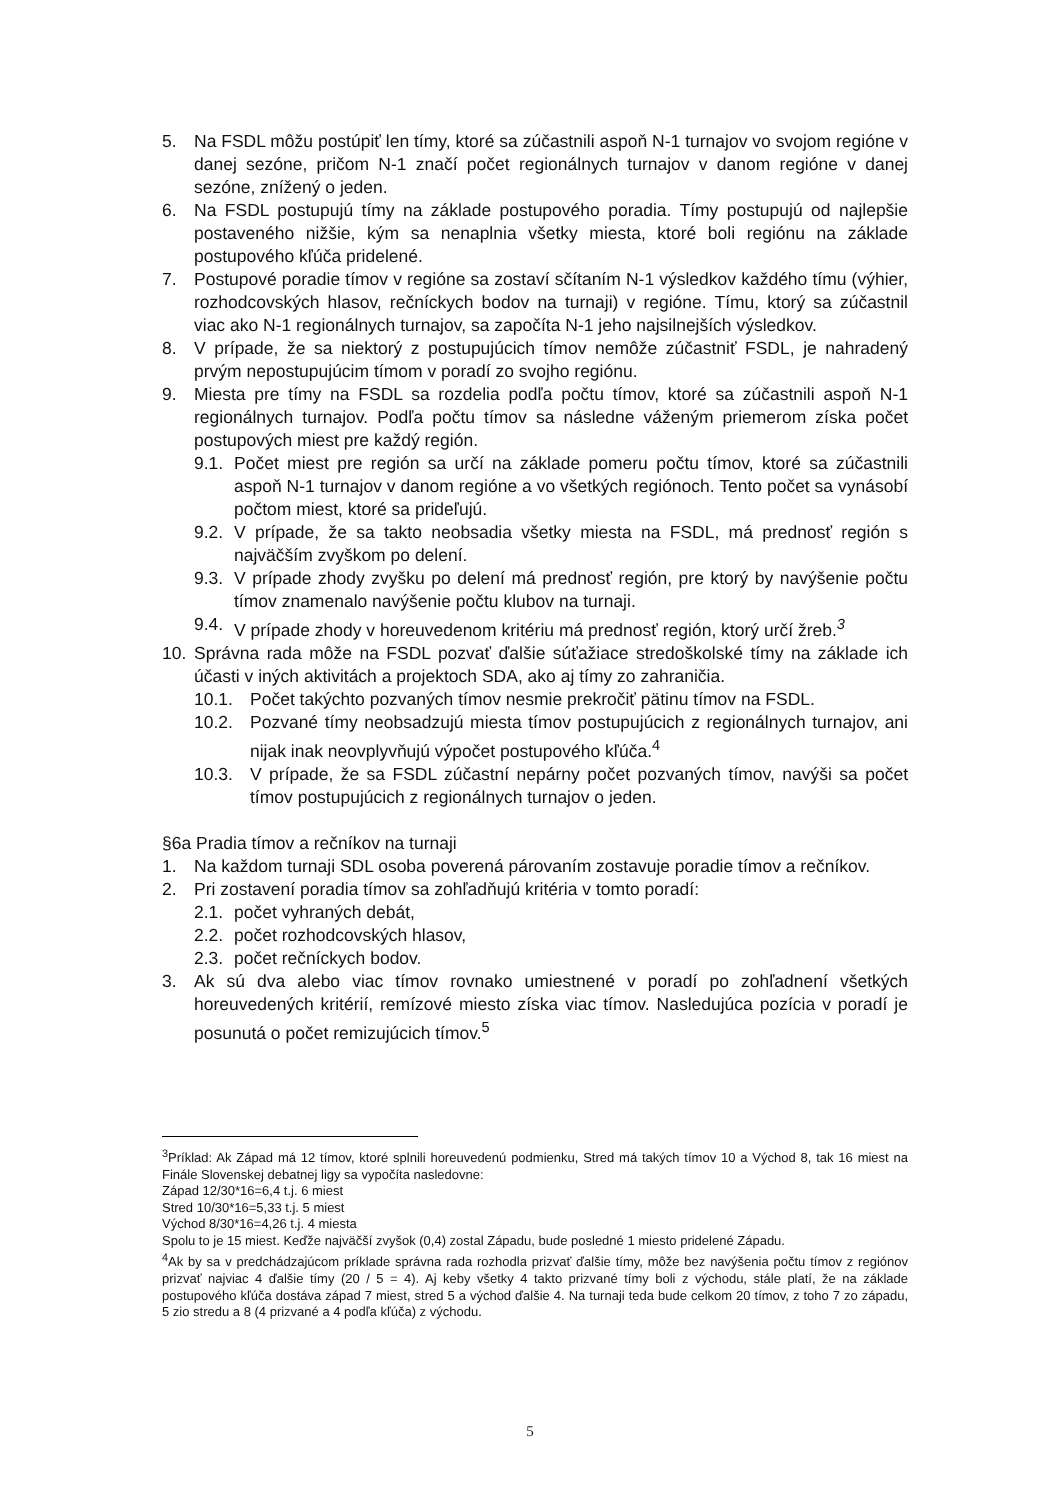5. Na FSDL môžu postúpiť len tímy, ktoré sa zúčastnili aspoň N-1 turnajov vo svojom regióne v danej sezóne, pričom N-1 značí počet regionálnych turnajov v danom regióne v danej sezóne, znížený o jeden.
6. Na FSDL postupujú tímy na základe postupového poradia. Tímy postupujú od najlepšie postaveného nižšie, kým sa nenaplnia všetky miesta, ktoré boli regiónu na základe postupového kľúča pridelené.
7. Postupové poradie tímov v regióne sa zostaví sčítaním N-1 výsledkov každého tímu (výhier, rozhodcovských hlasov, rečníckych bodov na turnaji) v regióne. Tímu, ktorý sa zúčastnil viac ako N-1 regionálnych turnajov, sa započíta N-1 jeho najsilnejších výsledkov.
8. V prípade, že sa niektorý z postupujúcich tímov nemôže zúčastniť FSDL, je nahradený prvým nepostupujúcim tímom v poradí zo svojho regiónu.
9. Miesta pre tímy na FSDL sa rozdelia podľa počtu tímov, ktoré sa zúčastnili aspoň N-1 regionálnych turnajov. Podľa počtu tímov sa následne váženým priemerom získa počet postupových miest pre každý región.
9.1. Počet miest pre región sa určí na základe pomeru počtu tímov, ktoré sa zúčastnili aspoň N-1 turnajov v danom regióne a vo všetkých regiónoch. Tento počet sa vynásobí počtom miest, ktoré sa prideľujú.
9.2. V prípade, že sa takto neobsadia všetky miesta na FSDL, má prednosť región s najväčším zvyškom po delení.
9.3. V prípade zhody zvyšku po delení má prednosť región, pre ktorý by navýšenie počtu tímov znamenalo navýšenie počtu klubov na turnaji.
9.4. V prípade zhody v horeuvedenom kritériu má prednosť región, ktorý určí žreb.<sup>3</sup>
10. Správna rada môže na FSDL pozvať ďalšie súťažiace stredoškolské tímy na základe ich účasti v iných aktivitách a projektoch SDA, ako aj tímy zo zahraničia.
10.1. Počet takýchto pozvaných tímov nesmie prekročiť pätinu tímov na FSDL.
10.2. Pozvané tímy neobsadzujú miesta tímov postupujúcich z regionálnych turnajov, ani nijak inak neovplyvňujú výpočet postupového kľúča.<sup>4</sup>
10.3. V prípade, že sa FSDL zúčastní nepárny počet pozvaných tímov, navýši sa počet tímov postupujúcich z regionálnych turnajov o jeden.
§6a Pradia tímov a rečníkov na turnaji
1. Na každom turnaji SDL osoba poverená párovaním zostavuje poradie tímov a rečníkov.
2. Pri zostavení poradia tímov sa zohľadňujú kritéria v tomto poradí:
2.1. počet vyhraných debát,
2.2. počet rozhodcovských hlasov,
2.3. počet rečníckych bodov.
3. Ak sú dva alebo viac tímov rovnako umiestnené v poradí po zohľadnení všetkých horeuvedených kritérií, remízové miesto získa viac tímov. Nasledujúca pozícia v poradí je posunutá o počet remizujúcich tímov.<sup>5</sup>
<sup>3</sup> Príklad: Ak Západ má 12 tímov, ktoré splnili horeuvedenú podmienku, Stred má takých tímov 10 a Východ 8, tak 16 miest na Finále Slovenskej debatnej ligy sa vypočíta nasledovne:
Západ 12/30*16=6,4 t.j. 6 miest
Stred 10/30*16=5,33 t.j. 5 miest
Východ 8/30*16=4,26 t.j. 4 miesta
Spolu to je 15 miest. Keďže najväčší zvyšok (0,4) zostal Západu, bude posledné 1 miesto pridelené Západu.
<sup>4</sup> Ak by sa v predchádzajúcom príklade správna rada rozhodla prizvať ďalšie tímy, môže bez navýšenia počtu tímov z regiónov prizvať najviac 4 ďalšie tímy (20 / 5 = 4). Aj keby všetky 4 takto prizvané tímy boli z východu, stále platí, že na základe postupového kľúča dostáva západ 7 miest, stred 5 a východ ďalšie 4. Na turnaji teda bude celkom 20 tímov, z toho 7 zo západu, 5 zio stredu a 8 (4 prizvané a 4 podľa kľúča) z východu.
5